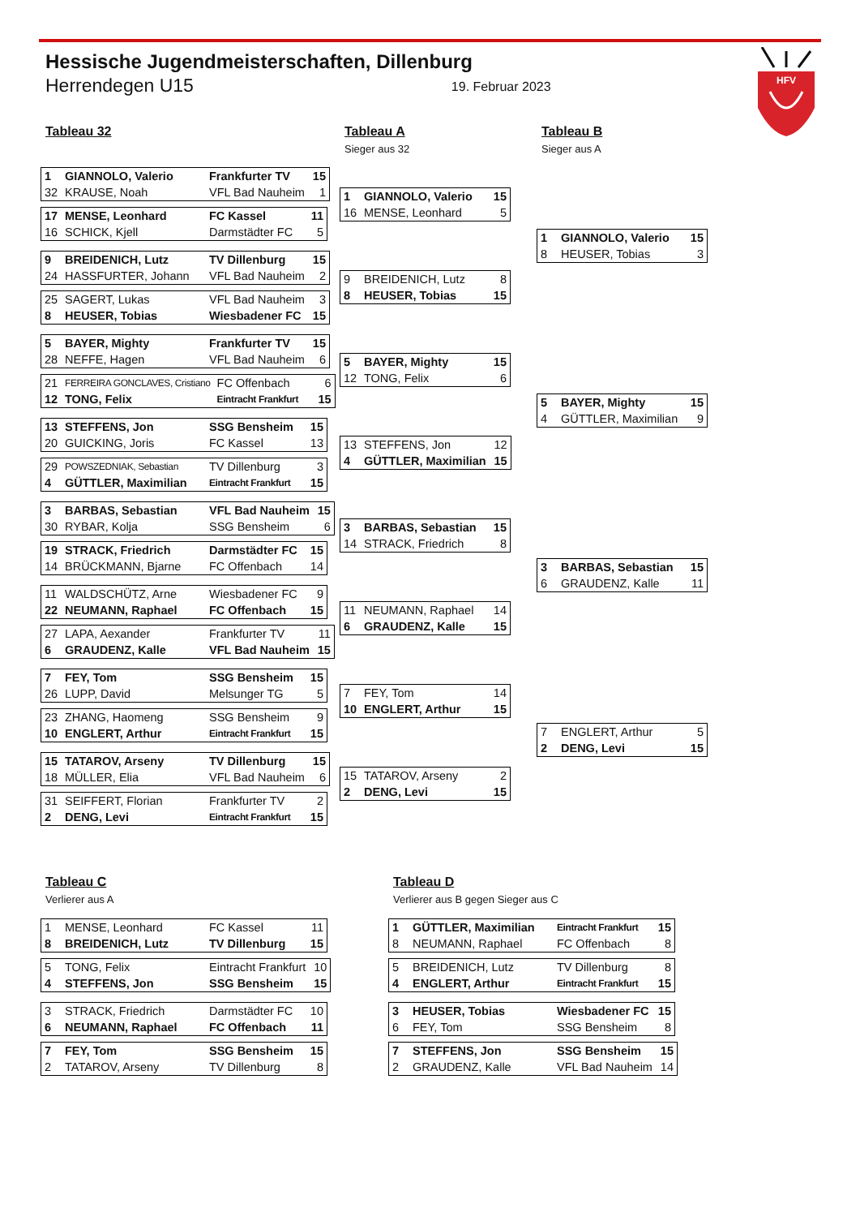HFV
Hessische Jugendmeisterschaften, Dillenburg
Herrendegen U15 19. Februar 2023
Tableau 32
| 1 | GIANNOLO, Valerio | Frankfurter TV | 15 |
| 32 | KRAUSE, Noah | VFL Bad Nauheim | 1 |
| 17 | MENSE, Leonhard | FC Kassel | 11 |
| 16 | SCHICK, Kjell | Darmstädter FC | 5 |
| 9 | BREIDENICH, Lutz | TV Dillenburg | 15 |
| 24 | HASSFURTER, Johann | VFL Bad Nauheim | 2 |
| 25 | SAGERT, Lukas | VFL Bad Nauheim | 3 |
| 8 | HEUSER, Tobias | Wiesbadener FC | 15 |
| 5 | BAYER, Mighty | Frankfurter TV | 15 |
| 28 | NEFFE, Hagen | VFL Bad Nauheim | 6 |
| 21 | FERREIRA GONCLAVES, Cristiano | FC Offenbach | 6 |
| 12 | TONG, Felix | Eintracht Frankfurt | 15 |
| 13 | STEFFENS, Jon | SSG Bensheim | 15 |
| 20 | GUICKING, Joris | FC Kassel | 13 |
| 29 | POWSZEDNIAK, Sebastian | TV Dillenburg | 3 |
| 4 | GÜTTLER, Maximilian | Eintracht Frankfurt | 15 |
| 3 | BARBAS, Sebastian | VFL Bad Nauheim | 15 |
| 30 | RYBAR, Kolja | SSG Bensheim | 6 |
| 19 | STRACK, Friedrich | Darmstädter FC | 15 |
| 14 | BRÜCKMANN, Bjarne | FC Offenbach | 14 |
| 11 | WALDSCHÜTZ, Arne | Wiesbadener FC | 9 |
| 22 | NEUMANN, Raphael | FC Offenbach | 15 |
| 27 | LAPA, Aexander | Frankfurter TV | 11 |
| 6 | GRAUDENZ, Kalle | VFL Bad Nauheim | 15 |
| 7 | FEY, Tom | SSG Bensheim | 15 |
| 26 | LUPP, David | Melsunger TG | 5 |
| 23 | ZHANG, Haomeng | SSG Bensheim | 9 |
| 10 | ENGLERT, Arthur | Eintracht Frankfurt | 15 |
| 15 | TATAROV, Arseny | TV Dillenburg | 15 |
| 18 | MÜLLER, Elia | VFL Bad Nauheim | 6 |
| 31 | SEIFFERT, Florian | Frankfurter TV | 2 |
| 2 | DENG, Levi | Eintracht Frankfurt | 15 |
Tableau A
Sieger aus 32
| 1 | GIANNOLO, Valerio | 15 |
| 16 | MENSE, Leonhard | 5 |
| 9 | BREIDENICH, Lutz | 8 |
| 8 | HEUSER, Tobias | 15 |
| 5 | BAYER, Mighty | 15 |
| 12 | TONG, Felix | 6 |
| 13 | STEFFENS, Jon | 12 |
| 4 | GÜTTLER, Maximilian | 15 |
| 3 | BARBAS, Sebastian | 15 |
| 14 | STRACK, Friedrich | 8 |
| 11 | NEUMANN, Raphael | 14 |
| 6 | GRAUDENZ, Kalle | 15 |
| 7 | FEY, Tom | 14 |
| 10 | ENGLERT, Arthur | 15 |
| 15 | TATAROV, Arseny | 2 |
| 2 | DENG, Levi | 15 |
Tableau B
Sieger aus A
| 1 | GIANNOLO, Valerio | 15 |
| 8 | HEUSER, Tobias | 3 |
| 5 | BAYER, Mighty | 15 |
| 4 | GÜTTLER, Maximilian | 9 |
| 3 | BARBAS, Sebastian | 15 |
| 6 | GRAUDENZ, Kalle | 11 |
| 7 | ENGLERT, Arthur | 5 |
| 2 | DENG, Levi | 15 |
Tableau C
Verlierer aus A
| 1 | MENSE, Leonhard | FC Kassel | 11 |
| 8 | BREIDENICH, Lutz | TV Dillenburg | 15 |
| 5 | TONG, Felix | Eintracht Frankfurt | 10 |
| 4 | STEFFENS, Jon | SSG Bensheim | 15 |
| 3 | STRACK, Friedrich | Darmstädter FC | 10 |
| 6 | NEUMANN, Raphael | FC Offenbach | 11 |
| 7 | FEY, Tom | SSG Bensheim | 15 |
| 2 | TATAROV, Arseny | TV Dillenburg | 8 |
Tableau D
Verlierer aus B gegen Sieger aus C
| 1 | GÜTTLER, Maximilian | Eintracht Frankfurt | 15 |
| 8 | NEUMANN, Raphael | FC Offenbach | 8 |
| 5 | BREIDENICH, Lutz | TV Dillenburg | 8 |
| 4 | ENGLERT, Arthur | Eintracht Frankfurt | 15 |
| 3 | HEUSER, Tobias | Wiesbadener FC | 15 |
| 6 | FEY, Tom | SSG Bensheim | 8 |
| 7 | STEFFENS, Jon | SSG Bensheim | 15 |
| 2 | GRAUDENZ, Kalle | VFL Bad Nauheim | 14 |